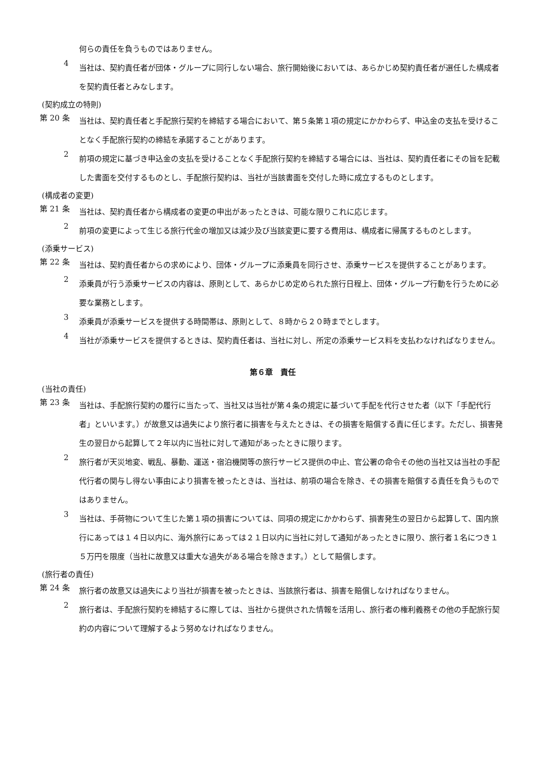何らの責任を負うものではありません。
4
当社は、契約責任者が団体・グループに同行しない場合、旅行開始後においては、あらかじめ契約責任者が選任した構成者を契約責任者とみなします。
(契約成立の特則)
第 20 条
当社は、契約責任者と手配旅行契約を締結する場合において、第５条第１項の規定にかかわらず、申込金の支払を受けることなく手配旅行契約の締結を承諾することがあります。
2
前項の規定に基づき申込金の支払を受けることなく手配旅行契約を締結する場合には、当社は、契約責任者にその旨を記載した書面を交付するものとし、手配旅行契約は、当社が当該書面を交付した時に成立するものとします。
(構成者の変更)
第 21 条
当社は、契約責任者から構成者の変更の申出があったときは、可能な限りこれに応じます。
2
前項の変更によって生じる旅行代金の増加又は減少及び当該変更に要する費用は、構成者に帰属するものとします。
(添乗サービス)
第 22 条
当社は、契約責任者からの求めにより、団体・グループに添乗員を同行させ、添乗サービスを提供することがあります。
2
添乗員が行う添乗サービスの内容は、原則として、あらかじめ定められた旅行日程上、団体・グループ行動を行うために必要な業務とします。
3
添乗員が添乗サービスを提供する時間帯は、原則として、８時から２０時までとします。
4
当社が添乗サービスを提供するときは、契約責任者は、当社に対し、所定の添乗サービス料を支払わなければなりません。
第６章　責任
(当社の責任)
第 23 条
当社は、手配旅行契約の履行に当たって、当社又は当社が第４条の規定に基づいて手配を代行させた者（以下「手配代行者」といいます。）が故意又は過失により旅行者に損害を与えたときは、その損害を賠償する責に任じます。ただし、損害発生の翌日から起算して２年以内に当社に対して通知があったときに限ります。
2
旅行者が天災地変、戦乱、暴動、運送・宿泊機関等の旅行サービス提供の中止、官公署の命令その他の当社又は当社の手配代行者の関与し得ない事由により損害を被ったときは、当社は、前項の場合を除き、その損害を賠償する責任を負うものではありません。
3
当社は、手荷物について生じた第１項の損害については、同項の規定にかかわらず、損害発生の翌日から起算して、国内旅行にあっては１４日以内に、海外旅行にあっては２１日以内に当社に対して通知があったときに限り、旅行者１名につき１５万円を限度（当社に故意又は重大な過失がある場合を除きます。）として賠償します。
(旅行者の責任)
第 24 条
旅行者の故意又は過失により当社が損害を被ったときは、当該旅行者は、損害を賠償しなければなりません。
2
旅行者は、手配旅行契約を締結するに際しては、当社から提供された情報を活用し、旅行者の権利義務その他の手配旅行契約の内容について理解するよう努めなければなりません。